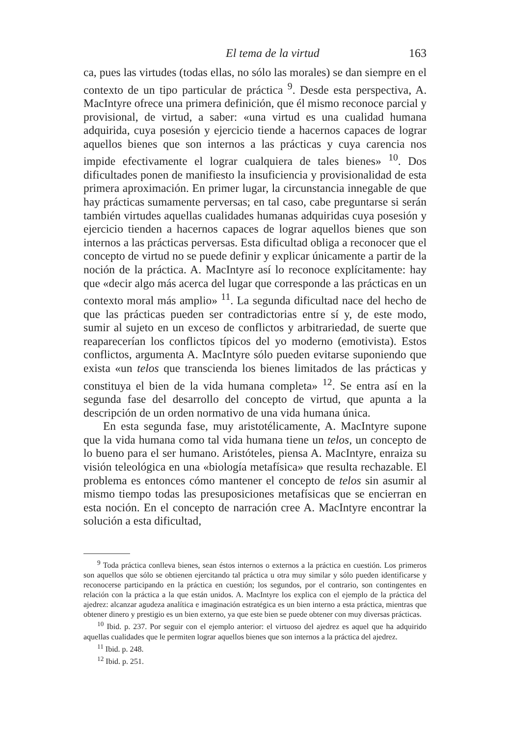El tema de la virtud 163
ca, pues las virtudes (todas ellas, no sólo las morales) se dan siempre en el contexto de un tipo particular de práctica <sup>9</sup>. Desde esta perspectiva, A. MacIntyre ofrece una primera definición, que él mismo reconoce parcial y provisional, de virtud, a saber: «una virtud es una cualidad humana adquirida, cuya posesión y ejercicio tiende a hacernos capaces de lograr aquellos bienes que son internos a las prácticas y cuya carencia nos impide efectivamente el lograr cualquiera de tales bienes» <sup>10</sup>. Dos dificultades ponen de manifiesto la insuficiencia y provisionalidad de esta primera aproximación. En primer lugar, la circunstancia innegable de que hay prácticas sumamente perversas; en tal caso, cabe preguntarse si serán también virtudes aquellas cualidades humanas adquiridas cuya posesión y ejercicio tienden a hacernos capaces de lograr aquellos bienes que son internos a las prácticas perversas. Esta dificultad obliga a reconocer que el concepto de virtud no se puede definir y explicar únicamente a partir de la noción de la práctica. A. MacIntyre así lo reconoce explícitamente: hay que «decir algo más acerca del lugar que corresponde a las prácticas en un contexto moral más amplio» <sup>11</sup>. La segunda dificultad nace del hecho de que las prácticas pueden ser contradictorias entre sí y, de este modo, sumir al sujeto en un exceso de conflictos y arbitrariedad, de suerte que reaparecerían los conflictos típicos del yo moderno (emotivista). Estos conflictos, argumenta A. MacIntyre sólo pueden evitarse suponiendo que exista «un telos que transcienda los bienes limitados de las prácticas y constituya el bien de la vida humana completa» <sup>12</sup>. Se entra así en la segunda fase del desarrollo del concepto de virtud, que apunta a la descripción de un orden normativo de una vida humana única.
En esta segunda fase, muy aristotélicamente, A. MacIntyre supone que la vida humana como tal vida humana tiene un telos, un concepto de lo bueno para el ser humano. Aristóteles, piensa A. MacIntyre, enraiza su visión teleológica en una «biología metafísica» que resulta rechazable. El problema es entonces cómo mantener el concepto de telos sin asumir al mismo tiempo todas las presuposiciones metafísicas que se encierran en esta noción. En el concepto de narración cree A. MacIntyre encontrar la solución a esta dificultad,
<sup>9</sup> Toda práctica conlleva bienes, sean éstos internos o externos a la práctica en cuestión. Los primeros son aquellos que sólo se obtienen ejercitando tal práctica u otra muy similar y sólo pueden identificarse y reconocerse participando en la práctica en cuestión; los segundos, por el contrario, son contingentes en relación con la práctica a la que están unidos. A. MacIntyre los explica con el ejemplo de la práctica del ajedrez: alcanzar agudeza analítica e imaginación estratégica es un bien interno a esta práctica, mientras que obtener dinero y prestigio es un bien externo, ya que este bien se puede obtener con muy diversas prácticas.
<sup>10</sup> Ibid. p. 237. Por seguir con el ejemplo anterior: el virtuoso del ajedrez es aquel que ha adquirido aquellas cualidades que le permiten lograr aquellos bienes que son internos a la práctica del ajedrez.
<sup>11</sup> Ibid. p. 248.
<sup>12</sup> Ibid. p. 251.